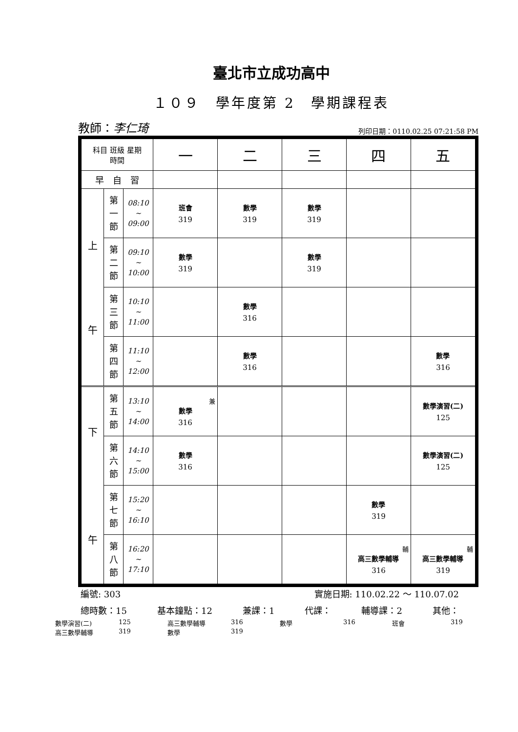臺北市立成功高中
１０９　學年度第 2　學期課程表
教師：李仁琦 列印日期：0110.02.25 07:21:58 PM
| 科目 班級 星期 時間 | | | 一 | 二 | 三 | 四 | 五 |
| --- | --- | --- | --- | --- | --- | --- | --- |
| 早 自 習 | | | | | | | |
| 上 午 | 第 一 節 | 08:10 ~ 09:00 | 班會 319 | 數學 319 | 數學 319 | | |
| | 第 二 節 | 09:10 ~ 10:00 | 數學 319 | | 數學 319 | | |
| | 第 三 節 | 10:10 ~ 11:00 | | 數學 316 | | | |
| | 第 四 節 | 11:10 ~ 12:00 | | 數學 316 | | | 數學 316 |
| 下 午 | 第 五 節 | 13:10 ~ 14:00 | 兼 數學 316 | | | | 數學演習(二) 125 |
| | 第 六 節 | 14:10 ~ 15:00 | 數學 316 | | | | 數學演習(二) 125 |
| | 第 七 節 | 15:20 ~ 16:10 | | | | 數學 319 | |
| | 第 八 節 | 16:20 ~ 17:10 | | | | 輔 高三數學輔導 316 | 輔 高三數學輔導 319 |
編號: 303 實施日期: 110.02.22 ～ 110.07.02
總時數：15 基本鐘點：12 兼課：1 代課： 輔導課：2 其他：
數學演習(二) 125 高三數學輔導 316 數學 316 班會 319 高三數學輔導 319 數學 319